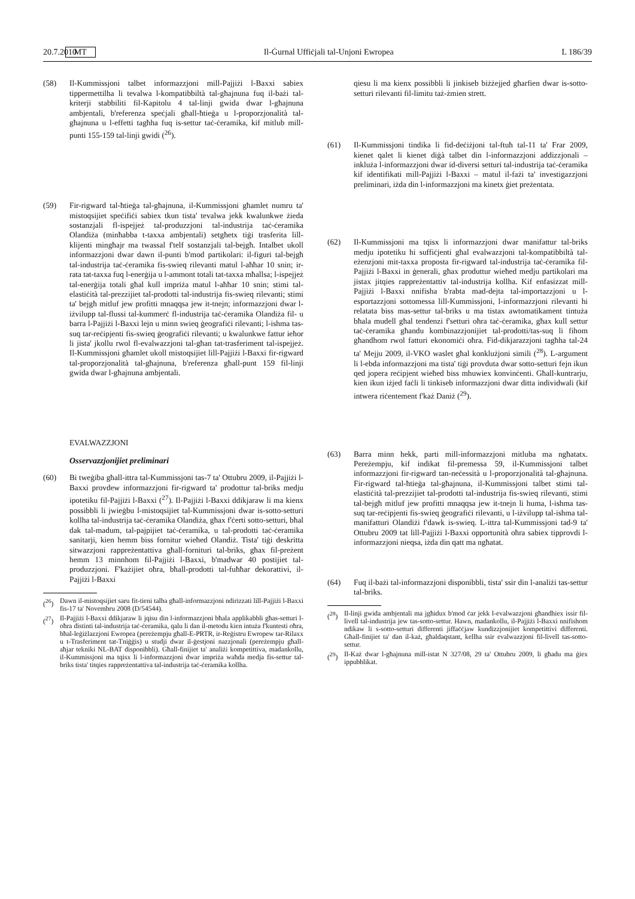20.7.2010 MT Il-Ġurnal Uffiċjali tal-Unjoni Ewropea L 186/39
(58) Il-Kummissjoni talbet informazzjoni mill-Pajjiżi l-Baxxi sabiex tippermettilha li tevalwa l-kompatibbiltà tal-għajnuna fuq il-bażi tal-kriterji stabbiliti fil-Kapitolu 4 tal-linji gwida dwar l-għajnuna ambjentali, b'referenza speċjali għall-ħtieġa u l-proporzjonalità tal-għajnuna u l-effetti tagħha fuq is-settur taċ-ċeramika, kif mitlub mill-punti 155-159 tal-linji gwidi (<sup>26</sup>).
(59) Fir-rigward tal-ħtieġa tal-għajnuna, il-Kummissjoni għamlet numru ta' mistoqsijiet speċifiċi sabiex tkun tista' tevalwa jekk kwalunkwe żieda sostanzjali fl-ispejjeż tal-produzzjoni tal-industrija taċ-ċeramika Olandiża (minħabba t-taxxa ambjentali) setgħetx tiġi trasferita lill-klijenti mingħajr ma twassal f'telf sostanzjali tal-bejgħ. Intalbet ukoll informazzjoni dwar dawn il-punti b'mod partikolari: il-figuri tal-bejgħ tal-industrija taċ-ċeramika fis-swieq rilevanti matul l-aħħar 10 snin; ir-rata tat-taxxa fuq l-enerġija u l-ammont totali tat-taxxa mħallsa; l-ispejjeż tal-enerġija totali għal kull impriża matul l-aħħar 10 snin; stimi tal-elastiċità tal-prezzijiet tal-prodotti tal-industrija fis-swieq rilevanti; stimi ta' bejgħ mitluf jew profitti mnaqqsa jew it-tnejn; informazzjoni dwar l-iżvilupp tal-flussi tal-kummerċ fl-industrija taċ-ċeramika Olandiża fil- u barra l-Pajjiżi l-Baxxi lejn u minn swieq ġeografiċi rilevanti; l-ishma tas-suq tar-reċipjenti fis-swieq ġeografiċi rilevanti; u kwalunkwe fattur ieħor li jista' jkollu rwol fl-evalwazzjoni tal-għan tat-trasferiment tal-ispejjeż. Il-Kummissjoni għamlet ukoll mistoqsijiet lill-Pajjiżi l-Baxxi fir-rigward tal-proporzjonalità tal-għajnuna, b'referenza għall-punt 159 fil-linji gwida dwar l-għajnuna ambjentali.
EVALWAZZJONI
Osservazzjonijiet preliminari
(60) Bi tweġiba għall-ittra tal-Kummissjoni tas-7 ta' Ottubru 2009, il-Pajjiżi l-Baxxi provdew informazzjoni fir-rigward ta' prodottur tal-briks medju ipotetiku fil-Pajjiżi l-Baxxi (<sup>27</sup>). Il-Pajjiżi l-Baxxi ddikjaraw li ma kienx possibbli li jwieġbu l-mistoqsijiet tal-Kummissjoni dwar is-sotto-setturi kollha tal-industrija taċ-ċeramika Olandiża, għax f'ċerti sotto-setturi, bħal dak tal-madum, tal-pajpijiet taċ-ċeramika, u tal-prodotti taċ-ċeramika sanitarji, kien hemm biss fornitur wieħed Olandiż. Tista' tiġi deskritta sitwazzjoni rappreżentattiva għall-fornituri tal-briks, għax fil-preżent hemm 13 minnhom fil-Pajjiżi l-Baxxi, b'madwar 40 postijiet tal-produzzjoni. F'każijiet oħra, bħall-prodotti tal-fuħħar dekorattivi, il-Pajjiżi l-Baxxi
(<sup>26</sup>) Dawn il-mistoqsijiet saru fit-tieni talba għall-informazzjoni ndirizzati lill-Pajjiżi l-Baxxi fis-17 ta' Novembru 2008 (D/54544).
(<sup>27</sup>) Il-Pajjiżi l-Baxxi ddikjaraw li jqisu din l-informazzjoni bħala applikabbli għas-setturi l-oħra distinti tal-industrija taċ-ċeramika, qalu li dan il-metodu kien intuża f'kuntesti oħra, bħal-leġiżlazzjoni Ewropea (pereżempju għall-E-PRTR, ir-Reġistru Ewropew tar-Rilaxx u t-Trasferiment tat-Tniġġis) u studji dwar il-ġestjoni nazzjonali (pereżempju għall-aħjar tekniki NL-BAT disponibbli). Għall-finijiet ta' analiżi kompetittiva, madankollu, il-Kummissjoni ma tqisx li l-informazzjoni dwar impriża waħda medja fis-settur tal-briks tista' titqies rappreżentattiva tal-industrija taċ-ċeramika kollha.
qiesu li ma kienx possibbli li jinkiseb biżżejjed għarfien dwar is-sotto-setturi rilevanti fil-limitu taż-żmien strett.
(61) Il-Kummissjoni tindika li fid-deċiżjoni tal-ftuħ tal-11 ta' Frar 2009, kienet qalet li kienet diġà talbet din l-informazzjoni addizzjonali – inkluża l-informazzjoni dwar id-diversi setturi tal-industrija taċ-ċeramika kif identifikati mill-Pajjiżi l-Baxxi – matul il-fażi ta' investigazzjoni preliminari, iżda din l-informazzjoni ma kinetx ġiet preżentata.
(62) Il-Kummissjoni ma tqisx li informazzjoni dwar manifattur tal-briks medju ipotetiku hi suffiċjenti għal evalwazzjoni tal-kompatibbiltà tal-eżenzjoni mit-taxxa proposta fir-rigward tal-industrija taċ-ċeramika fil-Pajjiżi l-Baxxi in ġenerali, għax produttur wieħed medju partikolari ma jistax jitqies rappreżentattiv tal-industrija kollha. Kif enfasizzat mill-Pajjiżi l-Baxxi nnifisha b'rabta mad-dejta tal-importazzjoni u l-esportazzjoni sottomessa lill-Kummissjoni, l-informazzjoni rilevanti hi relatata biss mas-settur tal-briks u ma tistax awtomatikament tintuża bħala mudell għal tendenzi f'setturi oħra taċ-ċeramika, għax kull settur taċ-ċeramika għandu kombinazzjonijiet tal-prodotti/tas-suq li fihom għandhom rwol fatturi ekonomiċi oħra. Fid-dikjarazzjoni tagħha tal-24 ta' Mejju 2009, il-VKO waslet għal konklużjoni simili (<sup>28</sup>). L-argument li l-ebda informazzjoni ma tista' tiġi provduta dwar sotto-setturi fejn ikun qed jopera reċipjent wieħed biss mhuwiex konvinċenti. Għall-kuntrarju, kien ikun iżjed faċli li tinkiseb informazzjoni dwar ditta individwali (kif intwera riċentement f'każ Daniż (<sup>29</sup>).
(63) Barra minn hekk, parti mill-informazzjoni mitluba ma ngħatatx. Pereżempju, kif indikat fil-premessa 59, il-Kummissjoni talbet informazzjoni fir-rigward tan-neċessità u l-proporzjonalità tal-għajnuna. Fir-rigward tal-ħtieġa tal-għajnuna, il-Kummissjoni talbet stimi tal-elastiċità tal-prezzijiet tal-prodotti tal-industrija fis-swieq rilevanti, stimi tal-bejgħ mitluf jew profitti mnaqqsa jew it-tnejn li huma, l-ishma tas-suq tar-reċipjenti fis-swieq ġeografiċi rilevanti, u l-iżvilupp tal-ishma tal-manifatturi Olandiżi f'dawk is-swieq. L-ittra tal-Kummissjoni tad-9 ta' Ottubru 2009 tat lill-Pajjiżi l-Baxxi opportunità oħra sabiex tipprovdi l-informazzjoni nieqsa, iżda din qatt ma ngħatat.
(64) Fuq il-bażi tal-informazzjoni disponibbli, tista' ssir din l-analiżi tas-settur tal-briks.
(<sup>28</sup>) Il-linji gwida ambjentali ma jgħidux b'mod ċar jekk l-evalwazzjoni għandhiex issir fil-livell tal-industrija jew tas-sotto-settur. Hawn, madankollu, il-Pajjiżi l-Baxxi nnifishom ndikaw li s-sotto-setturi differenti jiffaċċjaw kundizzjonijiet kompetittivi differenti. Għall-finijiet ta' dan il-każ, għaldaqstant, kellha ssir evalwazzjoni fil-livell tas-sotto-settur.
(<sup>29</sup>) Il-Każ dwar l-għajnuna mill-istat N 327/08, 29 ta' Ottubru 2009, li għadu ma ġiex ippubblikat.